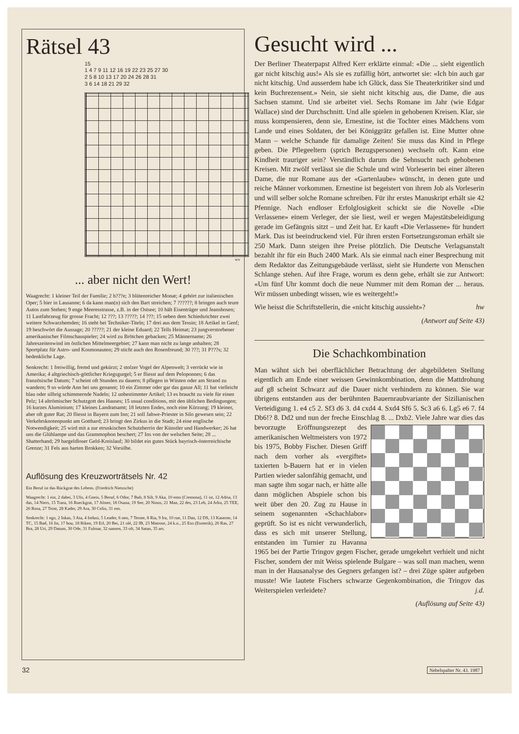Rätsel 43
15
1 4 7 9 11 12 16 19 22 23 25 27 30
2 5 8 10 13 17 20 24 26 28 31
3 6 14 18 21 29 32
wv
... aber nicht den Wert!
Waagrecht: 1 kleiner Teil der Familie; 2 h???e; 3 blütenreicher Monat; 4 gehört zur italienischen Oper; 5 hier in Lausanne; 6 da kann man(n) sich den Bart streichen; 7 ??????; 8 bringen auch teure Autos zum Stehen; 9 enge Meeresstrasse, z.B. in der Ostsee; 10 hält Eisenträger und Jeanshosen; 11 Lastfahrzeug für grosse Fracht; 12 ???; 13 ?????; 14 ???; 15 neben dem Schiedsrichter zwei weitere Schwarzhemden; 16 steht bei Techniker-Titeln; 17 drei aus dem Tessin; 18 Artikel in Genf; 19 beschwört die Aussage; 20 ?????; 21 der kleine Eduard; 22 Tells Heimat; 23 jungverstorbener amerikanischer Filmschauspieler; 24 wird zu Brötchen gebacken; 25 Männername; 26 Jahreszeitenwind im östlichen Mittelmeergebiet; 27 kann man nicht zu lange anhalten; 28 Sportplatz für Astro- und Kosmonauten; 29 sticht auch den Rosenfreund; 30 ???; 31 P???s; 32 bedenkliche Lage.
Senkrecht: 1 freiwillig, fremd und gekürzt; 2 stolzer Vogel der Alpenwelt; 3 verrückt wie in Amerika; 4 altgriechisch-göttlicher Kriegsgurgel; 5 er fliesst auf dem Peloponnes; 6 das französische Datum; 7 scheint oft Stunden zu dauern; 8 pflegen in Wüsten oder am Strand zu wandern; 9 so würde Ann bei uns genannt; 10 ein Zimmer oder gar das ganze All; 11 hat vielleicht blau oder silbrig schimmernde Nadeln; 12 unbestimmter Artikel; 13 es braucht zu viele für einen Pelz; 14 altrömischer Schutzgott des Hauses; 15 usual conditions, mit den üblichen Bedingungen; 16 kurzes Aluminium; 17 kleines Landratsamt; 18 letzten Endes, noch eine Kürzung; 19 kleiner, aber oft guter Rat; 20 fliesst in Bayern zum Inn; 21 soll Jahwe-Priester in Silo gewesen sein; 22 Verkehrsknotenpunkt am Gotthard; 23 bringt den Zirkus in die Stadt; 24 eine englische Notwendigkeit; 25 wird mit a zur etruskischen Schutzherrin der Künstler und Handwerker; 26 hat uns die Glühlampe und das Grammophon beschert; 27 Ins von der welschen Seite; 28 ... Shatterhand; 29 bargeldloser Geld-Kreislauf; 30 bildet ein gutes Stück bayrisch-österreichische Grenze; 31 Fels aus harten Brokken; 32 Vorsilbe.
Auflösung des Kreuzworträtsels Nr. 42
Ein Beruf ist das Rückgrat des Lebens. (Friedrich Nietzsche)
Waagrecht: 1 ein, 2 dabei, 3 Ufo, 4 Gneis, 5 Beruf, 6 Odor, 7 Bub, 8 Silt, 9 Aka, 10 emo (Cremona), 11 ist, 12 Adria, 13 das, 14 Niers, 15 Trara, 16 Rueckgrat, 17 Almer, 18 Osuna, 19 See, 20 Ninos, 21 Man, 22 des, 23 Leb, 24 Adra, 25 TEE, 26 Rosa, 27 Teint, 28 Kader, 29 Ara, 30 Celio, 31 ens.
Senkrecht: 1 ego, 2 Inkas, 3 Ata, 4 Indusi, 5 Leader, 6 neo, 7 Terme, 8 Ria, 9 Ira, 10 rue, 11 Dan, 12 DS, 13 Kaserne, 14 TC, 15 Bad, 16 Ist, 17 bou, 18 Riken, 19 Erl, 20 Bei, 21 olé, 22 IB, 23 Matrose, 24 k.o., 25 Eso (Esoterik), 26 Ras, 27 Bra, 28 Uri, 29 Datum, 30 Ode, 31 Fulmar, 32 nansen, 33 oft, 34 Satan, 35 ars.
Gesucht wird ...
Der Berliner Theaterpapst Alfred Kerr erklärte einmal: «Die ... sieht eigentlich gar nicht kitschig aus!» Als sie es zufällig hört, antwortet sie: «Ich bin auch gar nicht kitschig. Und ausserdem habe ich Glück, dass Sie Theaterkritiker sind und kein Buchrezensent.» Nein, sie sieht nicht kitschig aus, die Dame, die aus Sachsen stammt. Und sie arbeitet viel. Sechs Romane im Jahr (wie Edgar Wallace) sind der Durchschnitt. Und alle spielen in gehobenen Kreisen. Klar, sie muss kompensieren, denn sie, Ernestine, ist die Tochter eines Mädchens vom Lande und eines Soldaten, der bei Königgrätz gefallen ist. Eine Mutter ohne Mann – welche Schande für damalige Zeiten! Sie muss das Kind in Pflege geben. Die Pflegeeltern (sprich Bezugspersonen) wechseln oft. Kann eine Kindheit trauriger sein? Verständlich darum die Sehnsucht nach gehobenen Kreisen. Mit zwölf verlässt sie die Schule und wird Vorleserin bei einer älteren Dame, die nur Romane aus der «Gartenlaube» wünscht, in denen gute und reiche Männer vorkommen. Ernestine ist begeistert von ihrem Job als Vorleserin und will selber solche Romane schreiben. Für ihr erstes Manuskript erhält sie 42 Pfennige. Nach endloser Erfolglosigkeit schickt sie die Novelle «Die Verlassene» einem Verleger, der sie liest, weil er wegen Majestätsbeleidigung gerade im Gefängnis sitzt – und Zeit hat. Er kauft «Die Verlassene» für hundert Mark. Das ist beeindruckend viel. Für ihren ersten Fortsetzungsroman erhält sie 250 Mark. Dann steigen ihre Preise plötzlich. Die Deutsche Verlagsanstalt bezahlt ihr für ein Buch 2400 Mark. Als sie einmal nach einer Besprechung mit dem Redaktor das Zeitungsgebäude verlässt, sieht sie Hunderte von Menschen Schlange stehen. Auf ihre Frage, worum es denn gehe, erhält sie zur Antwort: «Um fünf Uhr kommt doch die neue Nummer mit dem Roman der ... heraus. Wir müssen unbedingt wissen, wie es weitergeht!»
Wie heisst die Schriftstellerin, die «nicht kitschig aussieht»? hw
(Antwort auf Seite 43)
Die Schachkombination
Man wähnt sich bei oberflächlicher Betrachtung der abgebildeten Stellung eigentlich am Ende einer weissen Gewinnkombination, denn die Mattdrohung auf g8 scheint Schwarz auf die Dauer nicht verhindern zu können. Sie war übrigens entstanden aus der berühmten Bauernraubvariante der Sizilianischen Verteidigung 1. e4 c5 2. Sf3 d6 3. d4 cxd4 4. Sxd4 Sf6 5. Sc3 a6 6. Lg5 e6 7. f4 Db6!? 8. Dd2 und nun der freche Einschlag 8. ... Dxb2. Viele Jahre war dies das bevorzugte Eröffnungsrezept des amerikanischen Weltmeisters von 1972 bis 1975, Bobby Fischer. Diesen Griff nach dem vorher als «vergiftet» taxierten b-Bauern hat er in vielen Partien wieder salonfähig gemacht, und man sagte ihm sogar nach, er hätte alle dann möglichen Abspiele schon bis weit über den 20. Zug zu Hause in seinem sogenannten «Schachlabor» geprüft. So ist es nicht verwunderlich, dass es sich mit unserer Stellung, entstanden im Turnier zu Havanna 1965 bei der Partie Tringov gegen Fischer, gerade umgekehrt verhielt und nicht Fischer, sondern der mit Weiss spielende Bulgare – was soll man machen, wenn man in der Hausanalyse des Gegners gefangen ist? – drei Züge später aufgeben musste! Wie lautete Fischers schwarze Gegenkombination, die Tringov das Weiterspielen verleidete? j.d.
(Auflösung auf Seite 43)
32 Nebelspalter Nr. 43. 1987